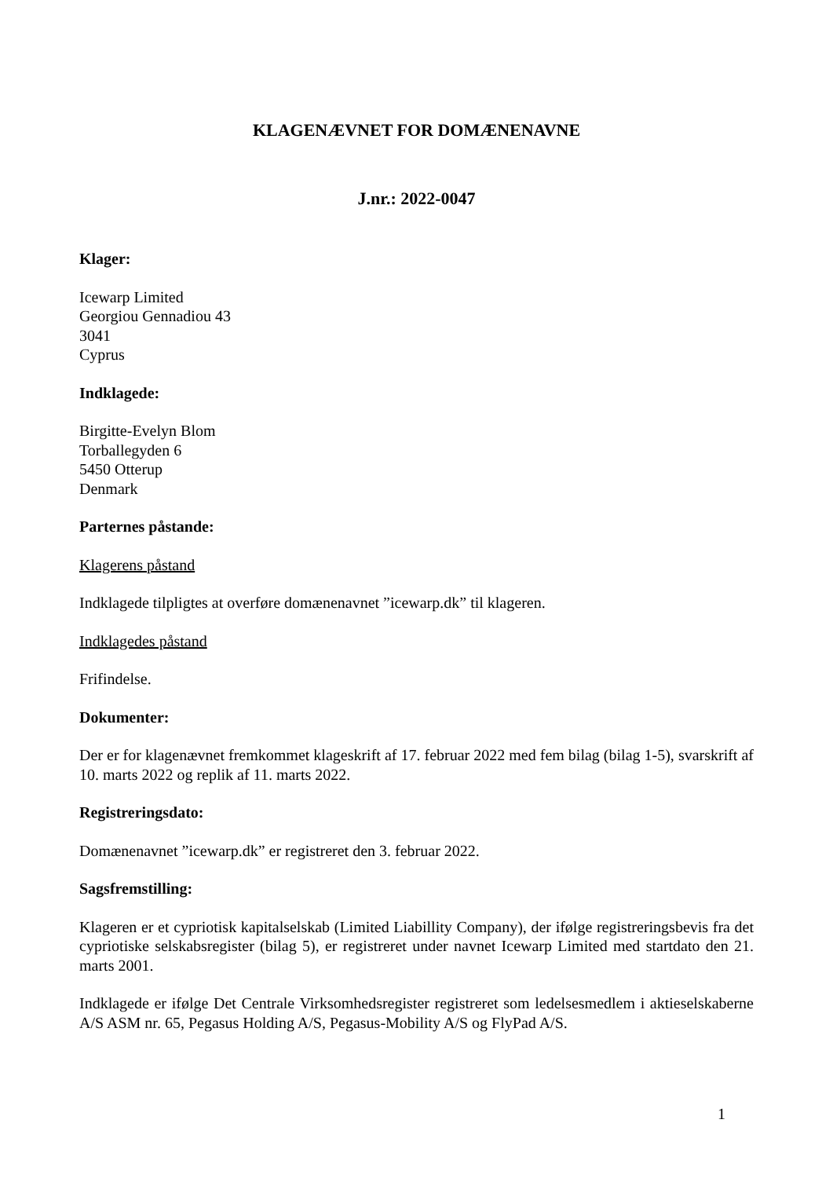KLAGENÆVNET FOR DOMÆNENAVNE
J.nr.: 2022-0047
Klager:
Icewarp Limited
Georgiou Gennadiou 43
3041
Cyprus
Indklagede:
Birgitte-Evelyn Blom
Torballegyden 6
5450 Otterup
Denmark
Parternes påstande:
Klagerens påstand
Indklagede tilpligtes at overføre domænenavnet ”icewarp.dk” til klageren.
Indklagedes påstand
Frifindelse.
Dokumenter:
Der er for klagenævnet fremkommet klageskrift af 17. februar 2022 med fem bilag (bilag 1-5), svarskrift af 10. marts 2022 og replik af 11. marts 2022.
Registreringsdato:
Domænenavnet ”icewarp.dk” er registreret den 3. februar 2022.
Sagsfremstilling:
Klageren er et cypriotisk kapitalselskab (Limited Liabillity Company), der ifølge registreringsbevis fra det cypriotiske selskabsregister (bilag 5), er registreret under navnet Icewarp Limited med startdato den 21. marts 2001.
Indklagede er ifølge Det Centrale Virksomhedsregister registreret som ledelsesmedlem i aktieselskaberne A/S ASM nr. 65, Pegasus Holding A/S, Pegasus-Mobility A/S og FlyPad A/S.
1